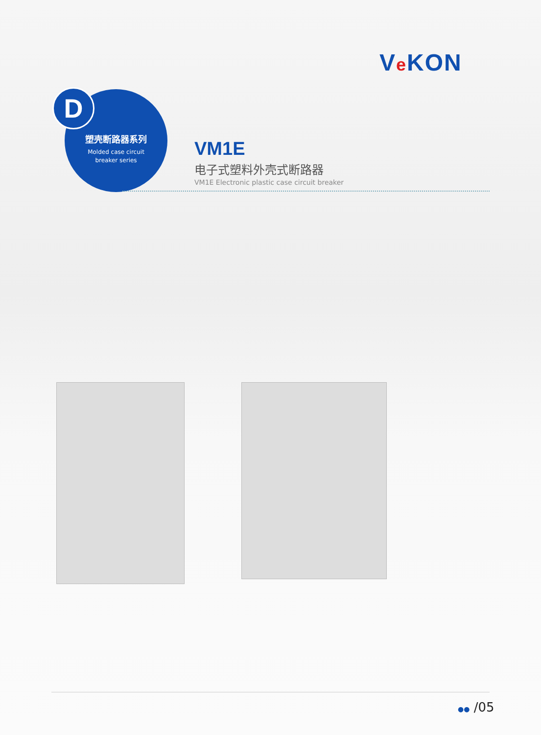Ve KON
塑壳断路器系列
Molded case circuit
breaker series
D
VM1E
电子式塑料外壳式断路器
VM1E Electronic plastic case circuit breaker
●● /05